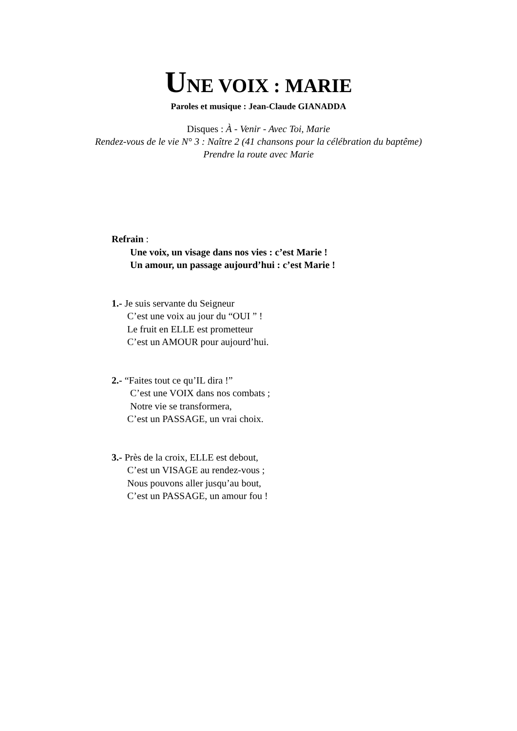UNE VOIX : MARIE
Paroles et musique : Jean-Claude GIANADDA
Disques : À - Venir - Avec Toi, Marie
Rendez-vous de le vie N° 3 : Naître 2 (41 chansons pour la célébration du baptême)
Prendre la route avec Marie
Refrain :
Une voix, un visage dans nos vies : c’est Marie !
Un amour, un passage aujourd’hui : c’est Marie !
1.- Je suis servante du Seigneur
C’est une voix au jour du “OUI ” !
Le fruit en ELLE est prometteur
C’est un AMOUR pour aujourd’hui.
2.- “Faites tout ce qu’IL dira !”
C’est une VOIX dans nos combats ;
Notre vie se transformera,
C’est un PASSAGE, un vrai choix.
3.- Près de la croix, ELLE est debout,
C’est un VISAGE au rendez-vous ;
Nous pouvons aller jusqu’au bout,
C’est un PASSAGE, un amour fou !